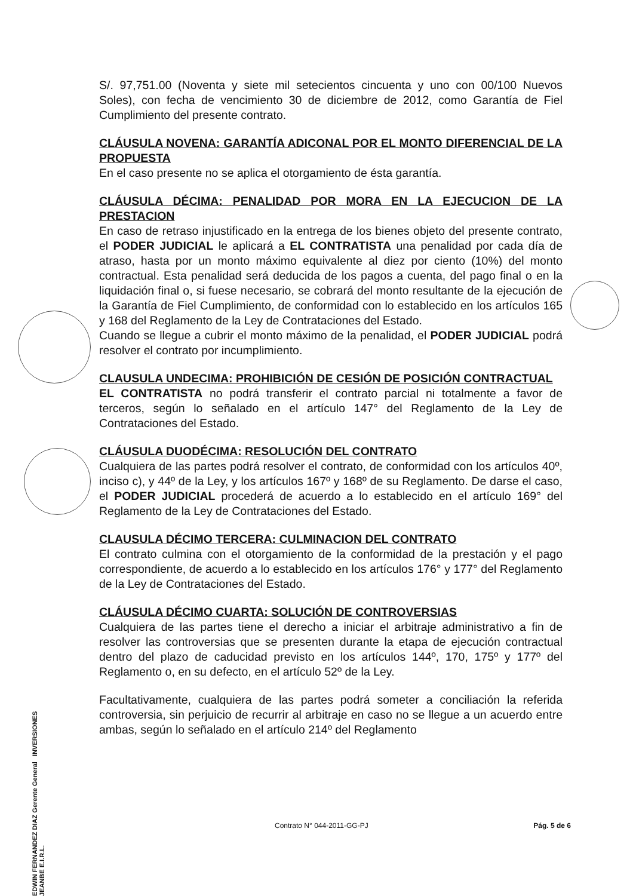S/. 97,751.00 (Noventa y siete mil setecientos cincuenta y uno con 00/100 Nuevos Soles), con fecha de vencimiento 30 de diciembre de 2012, como Garantía de Fiel Cumplimiento del presente contrato.
CLÁUSULA NOVENA: GARANTÍA ADICONAL POR EL MONTO DIFERENCIAL DE LA PROPUESTA
En el caso presente no se aplica el otorgamiento de ésta garantía.
CLÁUSULA DÉCIMA: PENALIDAD POR MORA EN LA EJECUCION DE LA PRESTACION
En caso de retraso injustificado en la entrega de los bienes objeto del presente contrato, el PODER JUDICIAL le aplicará a EL CONTRATISTA una penalidad por cada día de atraso, hasta por un monto máximo equivalente al diez por ciento (10%) del monto contractual. Esta penalidad será deducida de los pagos a cuenta, del pago final o en la liquidación final o, si fuese necesario, se cobrará del monto resultante de la ejecución de la Garantía de Fiel Cumplimiento, de conformidad con lo establecido en los artículos 165 y 168 del Reglamento de la Ley de Contrataciones del Estado.
Cuando se llegue a cubrir el monto máximo de la penalidad, el PODER JUDICIAL podrá resolver el contrato por incumplimiento.
CLAUSULA UNDECIMA: PROHIBICIÓN DE CESIÓN DE POSICIÓN CONTRACTUAL
EL CONTRATISTA no podrá transferir el contrato parcial ni totalmente a favor de terceros, según lo señalado en el artículo 147° del Reglamento de la Ley de Contrataciones del Estado.
CLÁUSULA DUODÉCIMA: RESOLUCIÓN DEL CONTRATO
Cualquiera de las partes podrá resolver el contrato, de conformidad con los artículos 40º, inciso c), y 44º de la Ley, y los artículos 167º y 168º de su Reglamento. De darse el caso, el PODER JUDICIAL procederá de acuerdo a lo establecido en el artículo 169° del Reglamento de la Ley de Contrataciones del Estado.
CLAUSULA DÉCIMO TERCERA: CULMINACION DEL CONTRATO
El contrato culmina con el otorgamiento de la conformidad de la prestación y el pago correspondiente, de acuerdo a lo establecido en los artículos 176° y 177° del Reglamento de la Ley de Contrataciones del Estado.
CLÁUSULA DÉCIMO CUARTA: SOLUCIÓN DE CONTROVERSIAS
Cualquiera de las partes tiene el derecho a iniciar el arbitraje administrativo a fin de resolver las controversias que se presenten durante la etapa de ejecución contractual dentro del plazo de caducidad previsto en los artículos 144º, 170, 175º y 177º del Reglamento o, en su defecto, en el artículo 52º de la Ley.
Facultativamente, cualquiera de las partes podrá someter a conciliación la referida controversia, sin perjuicio de recurrir al arbitraje en caso no se llegue a un acuerdo entre ambas, según lo señalado en el artículo 214º del Reglamento
EDWIN FERNANDEZ DIAZ Gerente General INVERSIONES JEANBE E.I.R.L.
Contrato N° 044-2011-GG-PJ Pág. 5 de 6